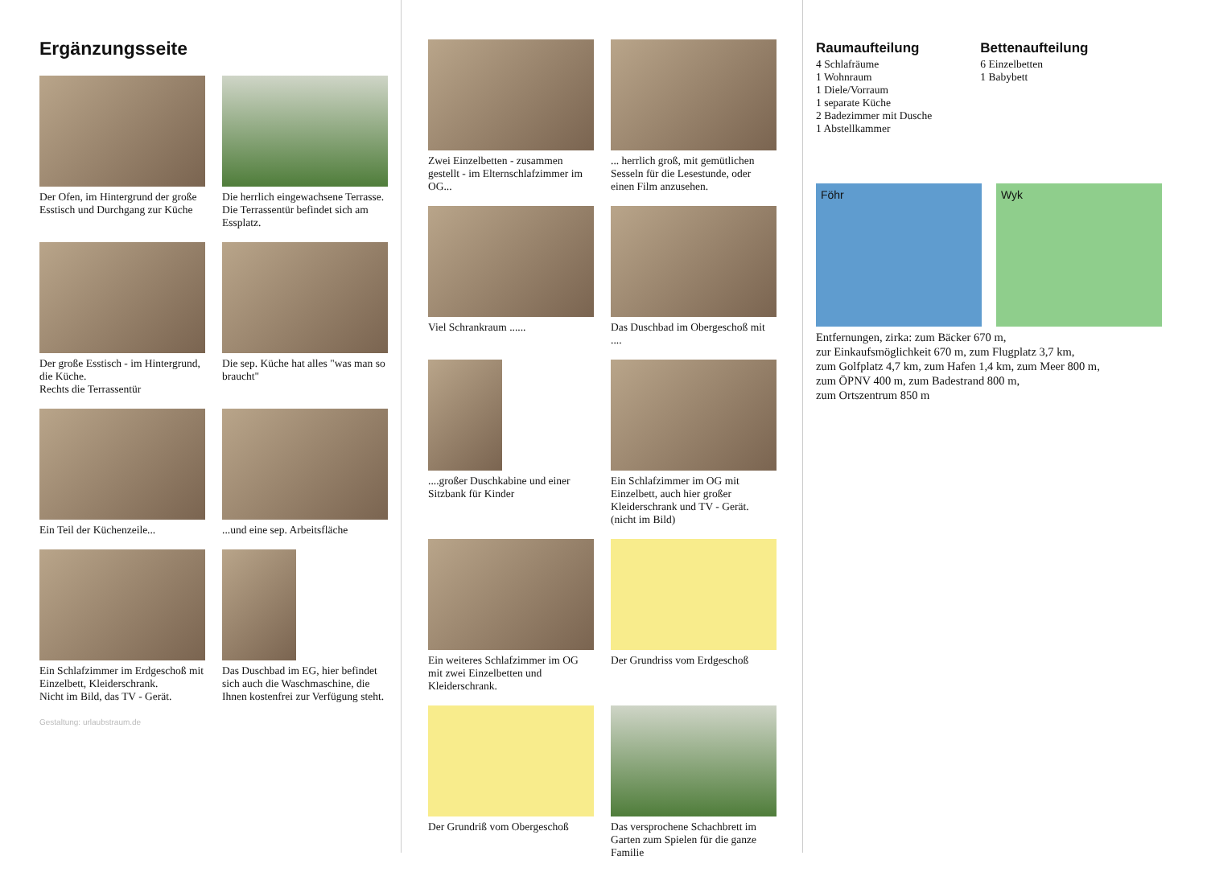Ergänzungsseite
Der Ofen, im Hintergrund der große Esstisch und Durchgang zur Küche
Die herrlich eingewachsene Terrasse.
Die Terrassentür befindet sich am Essplatz.
Der große Esstisch - im Hintergrund, die Küche.
Rechts die Terrassentür
Die sep. Küche hat alles "was man so braucht"
Ein Teil der Küchenzeile...
...und eine sep. Arbeitsfläche
Ein Schlafzimmer im Erdgeschoß mit Einzelbett, Kleiderschrank.
Nicht im Bild, das TV - Gerät.
Das Duschbad im EG, hier befindet sich auch die Waschmaschine, die Ihnen kostenfrei zur Verfügung steht.
Gestaltung: urlaubstraum.de
Zwei Einzelbetten - zusammen gestellt - im Elternschlafzimmer im OG...
... herrlich groß, mit gemütlichen Sesseln für die Lesestunde, oder einen Film anzusehen.
Viel Schrankraum ......
Das Duschbad im Obergeschoß mit ....
....großer Duschkabine und einer Sitzbank für Kinder
Ein Schlafzimmer im OG mit Einzelbett, auch hier großer Kleiderschrank und TV - Gerät.
(nicht im Bild)
Ein weiteres Schlafzimmer im OG mit zwei Einzelbetten und Kleiderschrank.
Der Grundriss vom Erdgeschoß
Der Grundriß vom Obergeschoß
Das versprochene Schachbrett im Garten zum Spielen für die ganze Familie
Raumaufteilung
4 Schlafräume
1 Wohnraum
1 Diele/Vorraum
1 separate Küche
2 Badezimmer mit Dusche
1 Abstellkammer
Bettenaufteilung
6 Einzelbetten
1 Babybett
Föhr Wyk
Entfernungen, zirka: zum Bäcker 670 m,
zur Einkaufsmöglichkeit 670 m, zum Flugplatz 3,7 km,
zum Golfplatz 4,7 km, zum Hafen 1,4 km, zum Meer 800 m,
zum ÖPNV 400 m, zum Badestrand 800 m,
zum Ortszentrum 850 m